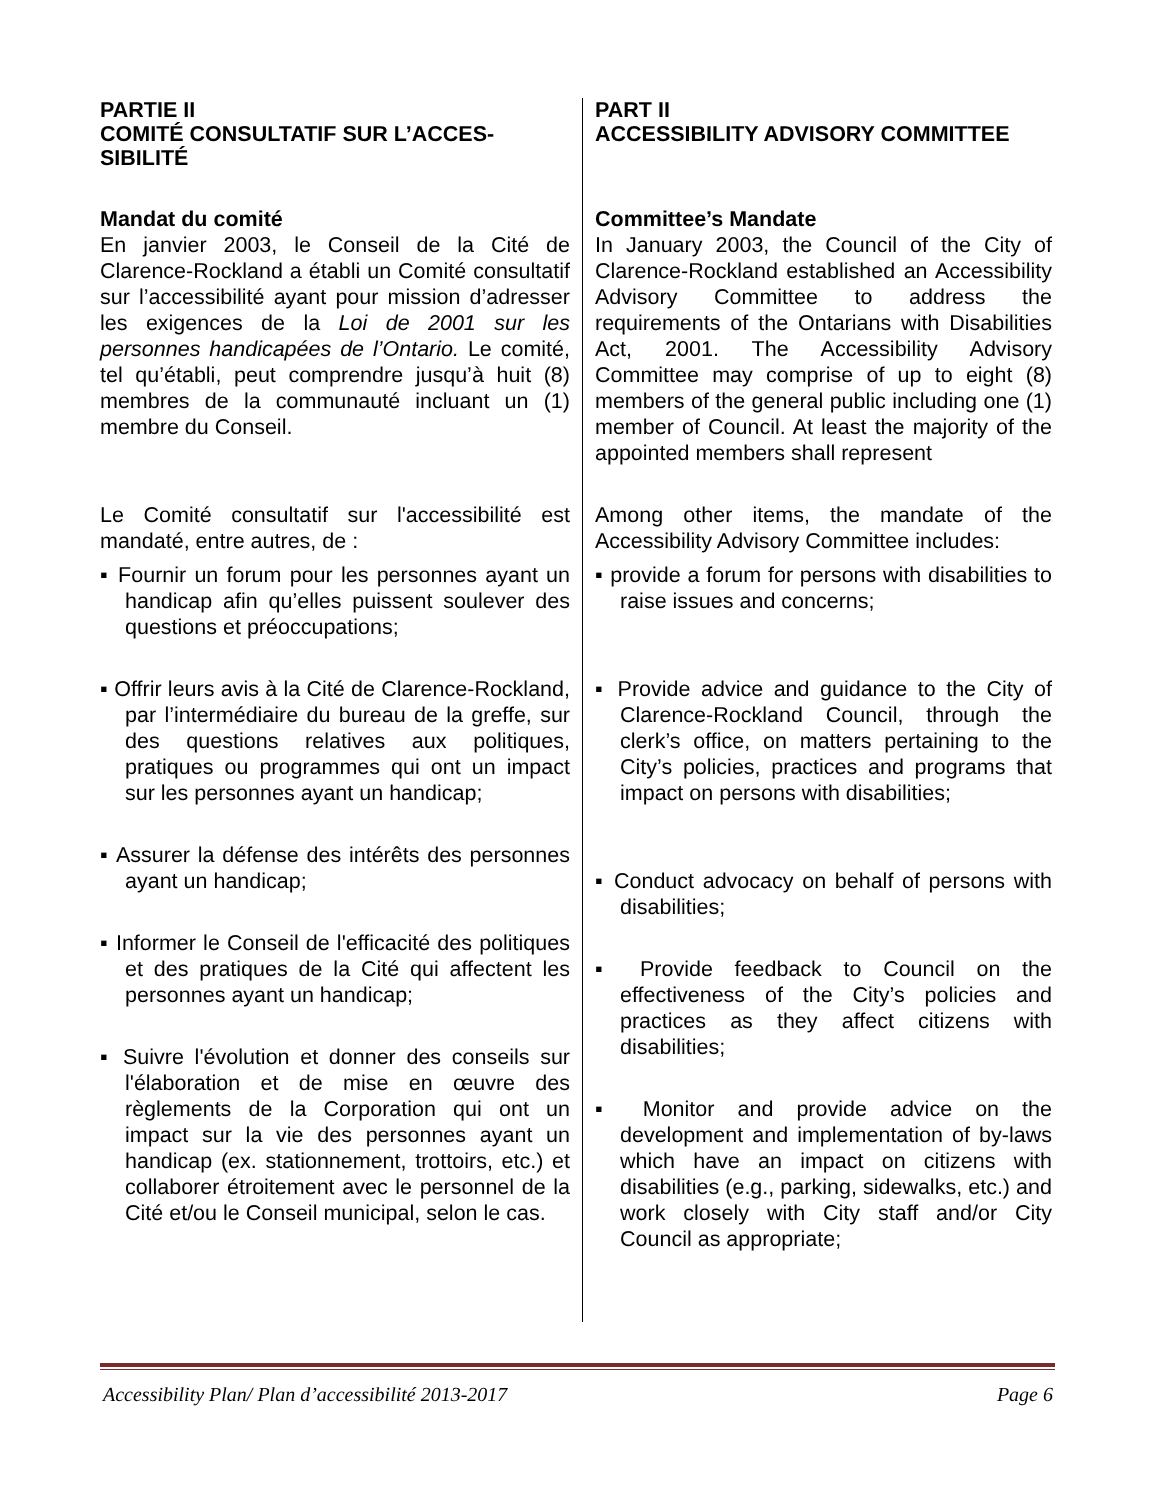| PARTIE II COMITÉ CONSULTATIF SUR L’ACCES-SIBILITÉ Mandat du comité En janvier 2003, le Conseil de la Cité de Clarence-Rockland a établi un Comité consultatif sur l’accessibilité ayant pour mission d’adresser les exigences de la Loi de 2001 sur les personnes handicapées de l’Ontario. Le comité, tel qu’établi, peut comprendre jusqu’à huit (8) membres de la communauté incluant un (1) membre du Conseil. Le Comité consultatif sur l'accessibilité est mandaté, entre autres, de : ▪ Fournir un forum pour les personnes ayant un handicap afin qu’elles puissent soulever des questions et préoccupations; ▪ Offrir leurs avis à la Cité de Clarence-Rockland, par l’intermédiaire du bureau de la greffe, sur des questions relatives aux politiques, pratiques ou programmes qui ont un impact sur les personnes ayant un handicap; ▪ Assurer la défense des intérêts des personnes ayant un handicap; ▪ Informer le Conseil de l'efficacité des politiques et des pratiques de la Cité qui affectent les personnes ayant un handicap; ▪ Suivre l'évolution et donner des conseils sur l'élaboration et de mise en œuvre des règlements de la Corporation qui ont un impact sur la vie des personnes ayant un handicap (ex. stationnement, trottoirs, etc.) et collaborer étroitement avec le personnel de la Cité et/ou le Conseil municipal, selon le cas. | PART II ACCESSIBILITY ADVISORY COMMITTEE Committee’s Mandate In January 2003, the Council of the City of Clarence-Rockland established an Accessibility Advisory Committee to address the requirements of the Ontarians with Disabilities Act, 2001. The Accessibility Advisory Committee may comprise of up to eight (8) members of the general public including one (1) member of Council. At least the majority of the appointed members shall represent Among other items, the mandate of the Accessibility Advisory Committee includes: ▪ provide a forum for persons with disabilities to raise issues and concerns; ▪ Provide advice and guidance to the City of Clarence-Rockland Council, through the clerk’s office, on matters pertaining to the City’s policies, practices and programs that impact on persons with disabilities; ▪ Conduct advocacy on behalf of persons with disabilities; ▪ Provide feedback to Council on the effectiveness of the City’s policies and practices as they affect citizens with disabilities; ▪ Monitor and provide advice on the development and implementation of by-laws which have an impact on citizens with disabilities (e.g., parking, sidewalks, etc.) and work closely with City staff and/or City Council as appropriate; |
Accessibility Plan/ Plan d’accessibilité 2013-2017 Page 6